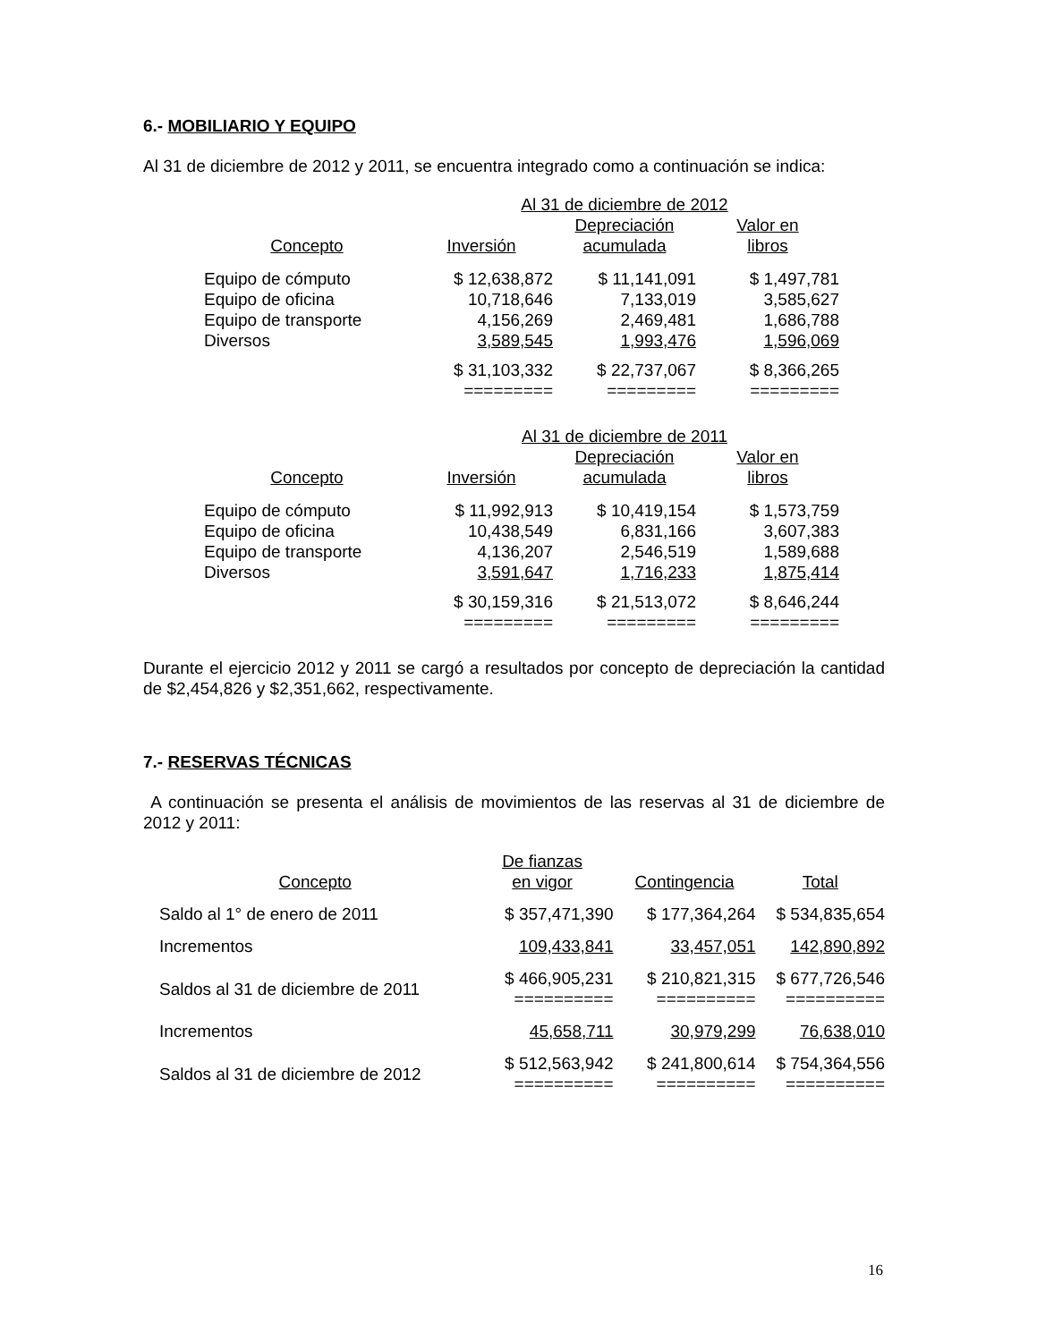6.- MOBILIARIO Y EQUIPO
Al 31 de diciembre de 2012 y 2011, se encuentra integrado como a continuación se indica:
| | Al 31 de diciembre de 2012 | | |
| | | Depreciación | Valor en |
| Concepto | Inversión | acumulada | libros |
| Equipo de cómputo | $ 12,638,872 | $ 11,141,091 | $ 1,497,781 |
| Equipo de oficina | 10,718,646 | 7,133,019 | 3,585,627 |
| Equipo de transporte | 4,156,269 | 2,469,481 | 1,686,788 |
| Diversos | 3,589,545 | 1,993,476 | 1,596,069 |
| | $ 31,103,332 | $ 22,737,067 | $ 8,366,265 |
| | ========= | ========= | ========= |
| | Al 31 de diciembre de 2011 | | |
| | | Depreciación | Valor en |
| Concepto | Inversión | acumulada | libros |
| Equipo de cómputo | $ 11,992,913 | $ 10,419,154 | $ 1,573,759 |
| Equipo de oficina | 10,438,549 | 6,831,166 | 3,607,383 |
| Equipo de transporte | 4,136,207 | 2,546,519 | 1,589,688 |
| Diversos | 3,591,647 | 1,716,233 | 1,875,414 |
| | $ 30,159,316 | $ 21,513,072 | $ 8,646,244 |
| | ========= | ========= | ========= |
Durante el ejercicio 2012 y 2011 se cargó a resultados por concepto de depreciación la cantidad de $2,454,826 y $2,351,662, respectivamente.
7.- RESERVAS TÉCNICAS
A continuación se presenta el análisis de movimientos de las reservas al 31 de diciembre de 2012 y 2011:
| | De fianzas | | |
| Concepto | en vigor | Contingencia | Total |
| Saldo al 1° de enero de 2011 | $ 357,471,390 | $ 177,364,264 | $ 534,835,654 |
| Incrementos | 109,433,841 | 33,457,051 | 142,890,892 |
| Saldos al 31 de diciembre de 2011 | $ 466,905,231 ========== | $ 210,821,315 ========== | $ 677,726,546 ========== |
| Incrementos | 45,658,711 | 30,979,299 | 76,638,010 |
| Saldos al 31 de diciembre de 2012 | $ 512,563,942 ========== | $ 241,800,614 ========== | $ 754,364,556 ========== |
16